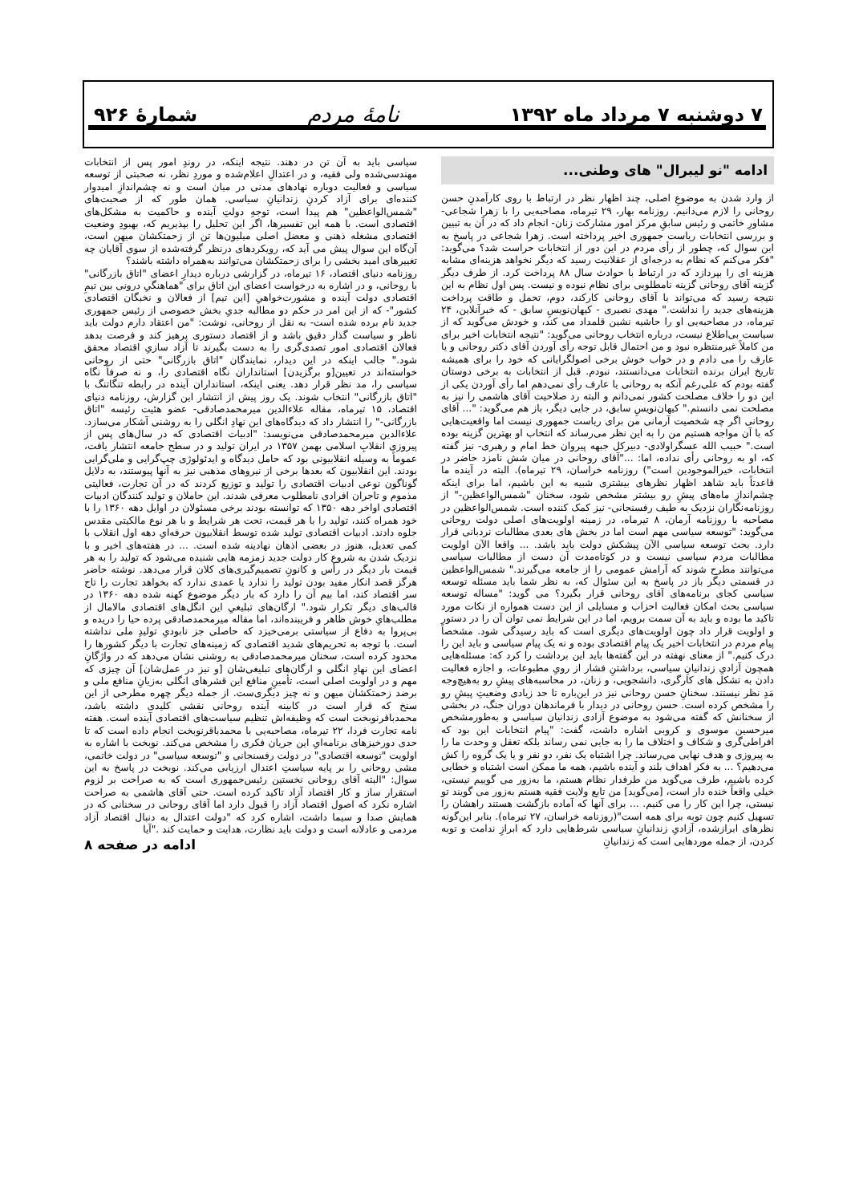۷ دوشنبه ۷ مرداد ماه ۱۳۹۲ نامهٔ مردم شمارهٔ ۹۲۶
ادامه "نو لیبرال" های وطنی...
از وارد شدن به موضوعِ اصلی، چند اظهار نظر در ارتباط با روی کارآمدنِ حسن روحانی را لازم می‌دانیم. روزنامه بهار، ۲۹ تیرماه، مصاحبه‌یی را با زهرا شجاعی- مشاورِ خاتمی و رئیس سابقِ مرکز امور مشارکت زنان- انجام داد که در آن به تبیین و بررسی انتخابات ریاست جمهوری اخیر پرداخته است. زهرا شجاعی در پاسخ به این سوال که، چطور از رأی مردم در این دور از انتخابات حراست شد؟ می‌گوید: "فکر می‌کنم که نظام به درجه‌ای از عقلانیت رسید که دیگر نخواهد هزینه‌ای مشابه هزینه ای را بپردازد که در ارتباط با حوادث سال ۸۸ پرداخت کرد. از طرف دیگر گزینه آقای روحانی گزینه نامطلوبی برای نظام نبوده و نیست. پس اول نظام به این نتیجه رسید که می‌تواند با آقای روحانی کارکند، دوم، تحمل و طاقت پرداخت هزینه‌های جدید را نداشت." مهدی نصیری - کیهان‌نویسِ سابق - که خبرآنلاین، ۲۴ تیرماه، در مصاحبه‌یی او را حاشیه نشین قلمداد می کند، و خودش می‌گوید که از سیاست بی‌اطلاع نیست، درباره انتخاب روحانی می‌گوید: "نتیجه انتخابات اخیر برای من کاملاً غیرمنتظره نبود و من احتمال قابل توجه رأی آوردن آقای دکتر روحانی و یا عارف را می دادم و در خواب خوش برخی اصولگرایانی که خود را برای همیشه تاریخ ایران برنده انتخابات می‌دانستند، نبودم. قبل از انتخابات به برخی دوستان گفته بودم که علی‌رغم آنکه به روحانی یا عارف رأی نمی‌دهم اما رأی آوردن یکی از این دو را خلاف مصلحت کشور نمی‌دانم و البته رد صلاحیت آقای هاشمی را نیز به مصلحت نمی دانستم." کیهان‌نویسِ سابق، در جایی دیگر، باز هم می‌گوید: "... آقای روحانی اگر چه شخصیت آرمانی من برای ریاست جمهوری نیست اما واقعیت‌هایی که با آن مواجه هستیم من را به این نظر می‌رساند که انتخاب او بهترین گزینه بوده است." حبیب الله عسگراولادی- دبیرکل جبهه پیروان خط امام و رهبری- نیز گفته که، او به روحانی رأی نداده، اما: ..."آقای روحانی در میان شش نامزد حاضر در انتخابات، خیرالموجودین است") روزنامه خراسان، ۲۹ تیرماه). البته در آینده ما قاعدتاً باید شاهد اظهار نظرهای بیشتری شبیه به این باشیم، اما برای اینکه چشم‌اندازِ ماه‌های پیشِ رو بیشتر مشخص شود، سخنان "شمس‌الواعظین-" از روزنامه‌نگاران نزدیک به طیف رفسنجانی- نیز کمک کننده است. شمس‌الواعظین در مصاحبه با روزنامه آرمان، ۸ تیرماه، در زمینه اولویت‌های اصلی دولت روحانی می‌گوید: "توسعه سیاسی مهم است اما در بخش های بعدی مطالبات نردبانی قرار دارد. بحث توسعه سیاسی الآن پیشکش دولت باید باشد. ... واقعا الآن اولویت مطالبات مردم سیاسی نیست و در کوتاه‌مدت آن دست از مطالبات سیاسی می‌توانند مطرح شوند که آرامش عمومی را از جامعه می‌گیرند." شمس‌الواعظین در قسمتی دیگر باز در پاسخ به این سئوال که، به نظر شما باید مسئله توسعه سیاسی کجای برنامه‌های آقای روحانی قرار بگیرد؟ می گوید: "مساله توسعه سیاسی بحث امکان فعالیت احزاب و مسایلی از این دست همواره از نکات مورد تاکید ما بوده و باید به آن سمت برویم، اما در این شرایط نمی توان آن را در دستور و اولویت قرار داد چون اولویت‌های دیگری است که باید رسیدگی شود. مشخصاً پیام مردم در انتخابات اخیر یک پیام اقتصادی بوده و نه یک پیام سیاسی و باید این را درک کنیم." از معنای نهفته در این گفته‌ها باید این برداشت را کرد که: مسئله‌هایی همچون آزادیِ زندانیانِ سیاسی، برداشتنِ فشار از رویِ مطبوعات، و اجازه فعالیت دادن به تشکل های کارگری، دانشجویی، و زنان، در محاسبه‌های پیشِ رو به‌هیچ‌وجه مَدِ نظر نیستند. سخنانِ حسن روحانی نیز در این‌باره تا حد زیادی وضعیتِ پیشِ رو را مشخص کرده است. حسن روحانی در دیدار با فرماندهان دوران جنگ، در بخشی از سخنانش که گفته می‌شود به موضوع آزادی زندانیان سیاسی و به‌طورمشخص میرحسین موسوی و کروبی اشاره داشت، گفت: "پیام انتخابات این بود که افراطی‌گری و شکاف و اختلاف ما را به جایی نمی رساند بلکه تعقل و وحدت ما را به پیروزی و هدف نهایی می‌رساند. چرا اشتباه یک نفر، دو نفر و یا یک گروه را کش می‌دهیم؟ ... به فکر اهداف بلند و آینده باشیم، همه ما ممکن است اشتباه و خطایی کرده باشیم، طرف می‌گوید من طرفدار نظام هستم، ما به‌زور می گوییم نیستی، خیلی واقعاً خنده دار است، [می‌گوید] من تابع ولایت فقیه هستم به‌زور می گویند تو نیستی، چرا این کار را می کنیم. ... برای آنها که آماده بازگشت هستند راهشان را تسهیل کنیم چون توبه برای همه است"(روزنامه خراسان، ۲۷ تیرماه). بنابر این‌گونه نظرهای ابرازشده، آزادیِ زندانیانِ سیاسی شرط‌هایی دارد که ابرازِ ندامت و توبه کردن، از جمله موردهایی است که زندانیانِ
سیاسی باید به آن تن در دهند. نتیجه اینکه، در روندِ امور پس از انتخابات مهندسی‌شده ولی فقیه، و در اعتدالِ اعلام‌شده و موردِ نظر، نه صحبتی از توسعه سیاسی و فعالیت دوباره نهادهای مدنی در میان است و نه چشم‌اندازِ امیدوار کننده‌ای برای آزاد کردنِ زندانیانِ سیاسی. همان طور که از صحبت‌های "شمس‌الواعظین" هم پیدا است، توجهِ دولتِ آینده و حاکمیت به مشکل‌های اقتصادی است. با همه این تفسیرها، اگر این تحلیل را بپذیریم که، بهبودِ وضعیت اقتصادی مشغله ذهنی و معضل اصلی میلیون‌ها تن از زحمتکشان میهن است، آن‌گاه این سوال پیش می آید که، رویکردهای درنظر گرفته‌شده از سوی آقایان چه تغییرهای امید بخشی را برای زحمتکشان می‌توانند به‌همراه داشته باشند؟
روزنامه دنیای اقتصاد، ۱۶ تیرماه، در گزارشی درباره دیدارِ اعضای "اتاق بازرگانی" با روحانی، و در اشاره به درخواست اعضای این اتاق برای "هماهنگیِ درونی بین تیمِ اقتصادی دولت آینده و مشورت‌خواهیِ [این تیم] از فعالان و نخبگان اقتصادی کشور"- که از این امر در حکم دو مطالبه جدیِ بخش خصوصی از رئیس جمهوری جدید نام برده شده است- به نقل از روحانی، نوشت: "من اعتقاد دارم دولت باید ناظر و سیاست گذار دقیق باشد و از اقتصاد دستوری پرهیز کند و فرصت بدهد فعالان اقتصادی امور تصدی‌گری را به دست بگیرند تا آزاد سازیِ اقتصاد محقق شود." جالب اینکه در این دیدار، نمایندگان "اتاق بازرگانی" حتی از روحانی خواسته‌اند در تعیین[و برگزیدن] استانداران نگاه اقتصادی را، و نه صرفاً نگاه سیاسی را، مد نظر قرار دهد. یعنی اینکه، استانداران آینده در رابطه تنگاتنگ با "اتاق بازرگانی" انتخاب شوند. یک روز پیش از انتشار این گزارش، روزنامه دنیای اقتصاد، ۱۵ تیرماه، مقاله علاءالدین میرمحمدصادقی- عضو هئیت رئیسه "اتاق بازرگانی-" را انتشار داد که دیدگاه‌های این نهادِ انگلی را به روشنی آشکار می‌سازد. علاءالدین میرمحمدصادقی می‌نویسد: "ادبیات اقتصادی که در سال‌های پس از پیروزی انقلابِ اسلامی بهمن ۱۳۵۷ در ایران تولید و در سطح جامعه انتشار یافت، عموماً به وسیله انقلابیونی بود که حامل دیدگاه و ایدئولوژی چپ‌گرایی و ملی‌گرایی بودند. این انقلابیون که بعدها برخی از نیروهای مذهبی نیز به آنها پیوستند، به دلایل گوناگون نوعی ادبیات اقتصادی را تولید و توزیع کردند که در آن تجارت، فعالیتی مذموم و تاجران افرادی نامطلوب معرفی شدند. این حاملان و تولید کنندگان ادبیات اقتصادی اواخر دهه ۱۳۵۰ که توانسته بودند برخی مسئولان در اوایل دهه ۱۳۶۰ را با خود همراه کنند، تولید را با هر قیمت، تحت هر شرایط و با هر نوع مالکیتی مقدس جلوه دادند. ادبیات اقتصادی تولید شده توسط انقلابیون حرفه‌ایِ دهه اول انقلاب با کمی تعدیل، هنوز در بعضی اذهان نهادینه شده است. ... در هفته‌های اخیر و با نزدیک شدن به شروع کار دولت جدید زمزمه هایی شنیده می‌شود که تولید را به هر قیمت بار دیگر در رأس و کانونِ تصمیم‌گیری‌های کلان قرار می‌دهد. نوشته حاضر هرگز قصد انکار مفید بودن تولید را ندارد یا عمدی ندارد که بخواهد تجارت را تاج سر اقتصاد کند، اما بیم آن را دارد که بار دیگر موضوع کهنه شده دهه ۱۳۶۰ در قالب‌های دیگر تکرار شود." ارگان‌های تبلیغیِ این انگل‌های اقتصادی مالامال از مطلب‌هایِ خوش ظاهر و فریبنده‌اند، اما مقاله میرمحمدصادقی پرده حیا را دریده و بی‌پروا به دفاع از سیاستی برمی‌خیزد که حاصلی جز نابودیِ تولیدِ ملی نداشته است. با توجه به تحریم‌های شدید اقتصادی که زمینه‌های تجارت با دیگر کشورها را محدود کرده است، سخنان میرمحمدصادقی به روشنی نشان می‌دهد که در واژگانِ اعضای این نهادِ انگلی و ارگان‌های تبلیغی‌شان [و نیز در عمل‌شان] آن چیزی که مهم و در اولویت اصلی است، تأمینِ منافع این قشرهای انگلی به‌زیانِ منافع ملی و برضد زحمتکشان میهن و نه چیز دیگری‌ست. از جمله دیگر چهره مطرحی از این سنخ که قرار است در کابینه آینده روحانی نقشی کلیدی داشته باشد، محمدباقرنوبخت است که وظیفه‌اش تنظیم سیاست‌های اقتصادی آینده است. هفته نامه تجارت فردا، ۲۲ تیرماه، مصاحبه‌یی با محمدباقرنوبخت انجام داده است که تا حدی دورخیزهای برنامه‌ایِ این جریان فکری را مشخص می‌کند. نوبخت با اشاره به اولویت "توسعه اقتصادی" در دولت رفسنجانی و "توسعه سیاسی" در دولت خاتمی، مشی روحانی را بر پایه سیاستِ اعتدال ارزیابی می‌کند. نوبخت در پاسخ به این سوال: "البته آقای روحانی نخستین رئیس‌جمهوری است که به صراحت بر لزوم استقرار ساز و کار اقتصاد آزاد تاکید کرده است. حتی آقای هاشمی به صراحت اشاره نکرد که اصول اقتصاد آزاد را قبول دارد اما آقای روحانی در سخنانی که در همایش صدا و سیما داشت، اشاره کرد که "دولت اعتدال به دنبال اقتصاد آزاد مردمی و عادلانه است و دولت باید نظارت، هدایت و حمایت کند ."آیا
ادامه در صفحه ۸